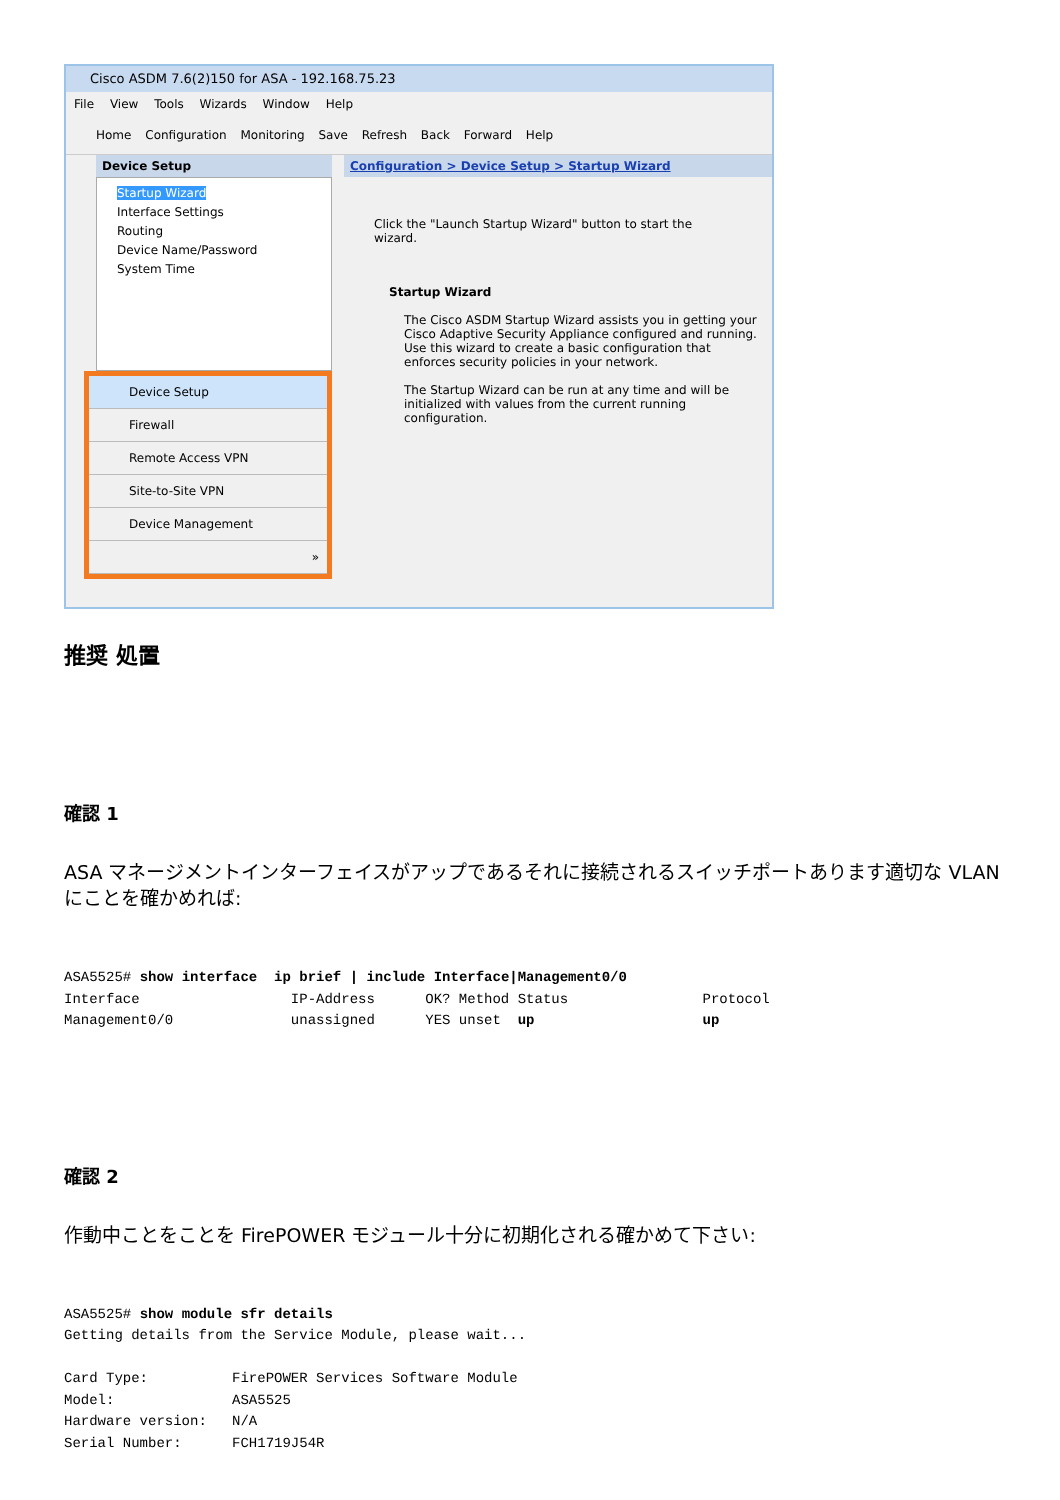Cisco ASDM 7.6(2)150 for ASA - 192.168.75.23
File View Tools Wizards Window Help
Home Configuration Monitoring Save Refresh Back Forward Help
Device Setup
Startup Wizard
Interface Settings
Routing
Device Name/Password
System Time
Device Setup
Firewall
Remote Access VPN
Site-to-Site VPN
Device Management
»
Configuration > Device Setup > Startup Wizard
Click the "Launch Startup Wizard" button to start the wizard.
Startup Wizard
The Cisco ASDM Startup Wizard assists you in getting your Cisco Adaptive Security Appliance configured and running. Use this wizard to create a basic configuration that enforces security policies in your network.
The Startup Wizard can be run at any time and will be initialized with values from the current running configuration.
推奨 処置
確認 1
ASA マネージメントインターフェイスがアップであるそれに接続されるスイッチポートあります適切な VLAN にことを確かめれば:
ASA5525# show interface  ip brief | include Interface|Management0/0
Interface                  IP-Address      OK? Method Status                Protocol
Management0/0              unassigned      YES unset  up                    up
確認 2
作動中ことをことを FirePOWER モジュール十分に初期化される確かめて下さい:
ASA5525# show module sfr details
Getting details from the Service Module, please wait...

Card Type:          FirePOWER Services Software Module
Model:              ASA5525
Hardware version:   N/A
Serial Number:      FCH1719J54R